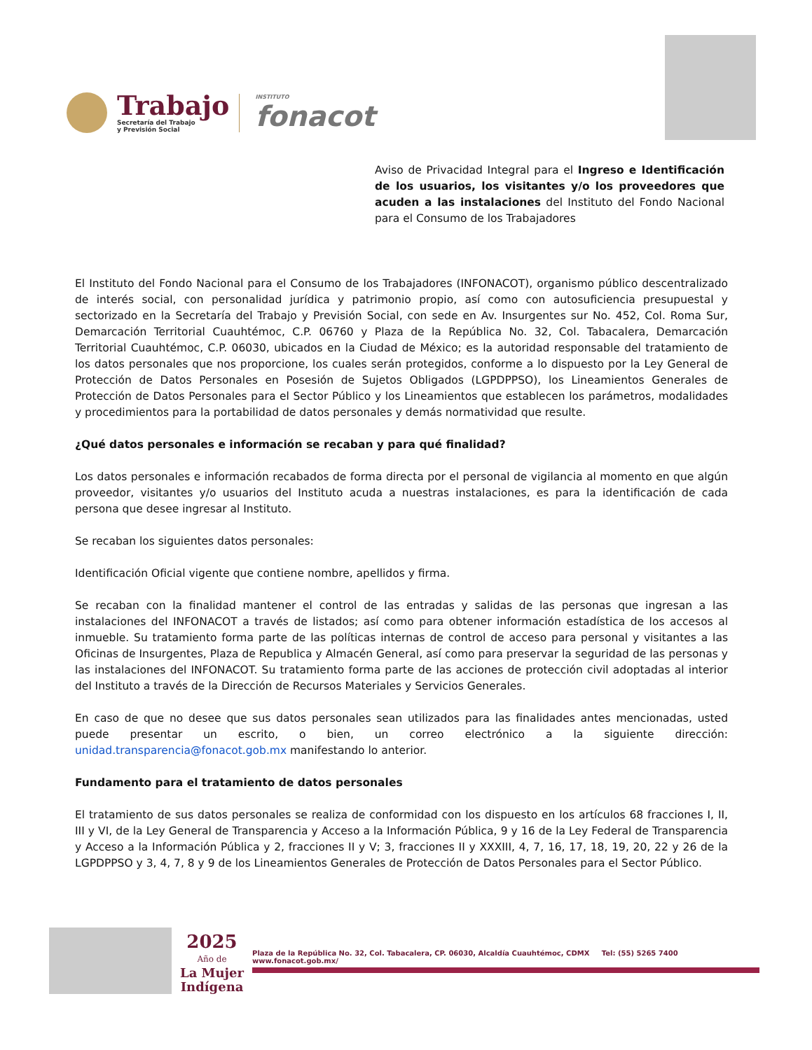Trabajo
Secretaría del Trabajo
y Previsión Social
INSTITUTO
fonacot
Aviso de Privacidad Integral para el Ingreso e Identificación de los usuarios, los visitantes y/o los proveedores que acuden a las instalaciones del Instituto del Fondo Nacional para el Consumo de los Trabajadores
El Instituto del Fondo Nacional para el Consumo de los Trabajadores (INFONACOT), organismo público descentralizado de interés social, con personalidad jurídica y patrimonio propio, así como con autosuficiencia presupuestal y sectorizado en la Secretaría del Trabajo y Previsión Social, con sede en Av. Insurgentes sur No. 452, Col. Roma Sur, Demarcación Territorial Cuauhtémoc, C.P. 06760 y Plaza de la República No. 32, Col. Tabacalera, Demarcación Territorial Cuauhtémoc, C.P. 06030, ubicados en la Ciudad de México; es la autoridad responsable del tratamiento de los datos personales que nos proporcione, los cuales serán protegidos, conforme a lo dispuesto por la Ley General de Protección de Datos Personales en Posesión de Sujetos Obligados (LGPDPPSO), los Lineamientos Generales de Protección de Datos Personales para el Sector Público y los Lineamientos que establecen los parámetros, modalidades y procedimientos para la portabilidad de datos personales y demás normatividad que resulte.
¿Qué datos personales e información se recaban y para qué finalidad?
Los datos personales e información recabados de forma directa por el personal de vigilancia al momento en que algún proveedor, visitantes y/o usuarios del Instituto acuda a nuestras instalaciones, es para la identificación de cada persona que desee ingresar al Instituto.
Se recaban los siguientes datos personales:
Identificación Oficial vigente que contiene nombre, apellidos y firma.
Se recaban con la finalidad mantener el control de las entradas y salidas de las personas que ingresan a las instalaciones del INFONACOT a través de listados; así como para obtener información estadística de los accesos al inmueble. Su tratamiento forma parte de las políticas internas de control de acceso para personal y visitantes a las Oficinas de Insurgentes, Plaza de Republica y Almacén General, así como para preservar la seguridad de las personas y las instalaciones del INFONACOT. Su tratamiento forma parte de las acciones de protección civil adoptadas al interior del Instituto a través de la Dirección de Recursos Materiales y Servicios Generales.
En caso de que no desee que sus datos personales sean utilizados para las finalidades antes mencionadas, usted puede presentar un escrito, o bien, un correo electrónico a la siguiente dirección: unidad.transparencia@fonacot.gob.mx manifestando lo anterior.
Fundamento para el tratamiento de datos personales
El tratamiento de sus datos personales se realiza de conformidad con los dispuesto en los artículos 68 fracciones I, II, III y VI, de la Ley General de Transparencia y Acceso a la Información Pública, 9 y 16 de la Ley Federal de Transparencia y Acceso a la Información Pública y 2, fracciones II y V; 3, fracciones II y XXXIII, 4, 7, 16, 17, 18, 19, 20, 22 y 26 de la LGPDPPSO y 3, 4, 7, 8 y 9 de los Lineamientos Generales de Protección de Datos Personales para el Sector Público.
2025
Año de
La Mujer
Indígena
Plaza de la República No. 32, Col. Tabacalera, CP. 06030, Alcaldía Cuauhtémoc, CDMX Tel: (55) 5265 7400 www.fonacot.gob.mx/